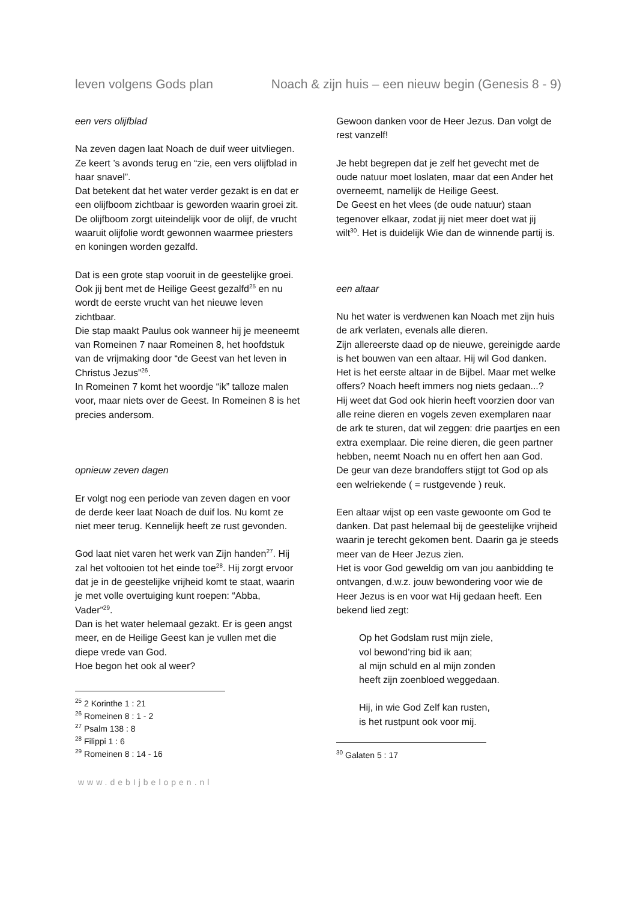leven volgens Gods plan Noach & zijn huis – een nieuw begin (Genesis 8 - 9)
een vers olijfblad
Na zeven dagen laat Noach de duif weer uitvliegen. Ze keert ’s avonds terug en “zie, een vers olijfblad in haar snavel”.
Dat betekent dat het water verder gezakt is en dat er een olijfboom zichtbaar is geworden waarin groei zit.
De olijfboom zorgt uiteindelijk voor de olijf, de vrucht waaruit olijfolie wordt gewonnen waarmee priesters en koningen worden gezalfd.
Dat is een grote stap vooruit in de geestelijke groei. Ook jij bent met de Heilige Geest gezalfd<sup>25</sup> en nu wordt de eerste vrucht van het nieuwe leven zichtbaar.
Die stap maakt Paulus ook wanneer hij je meeneemt van Romeinen 7 naar Romeinen 8, het hoofdstuk van de vrijmaking door “de Geest van het leven in Christus Jezus”<sup>26</sup>.
In Romeinen 7 komt het woordje “ik” talloze malen voor, maar niets over de Geest. In Romeinen 8 is het precies andersom.
opnieuw zeven dagen
Er volgt nog een periode van zeven dagen en voor de derde keer laat Noach de duif los. Nu komt ze niet meer terug. Kennelijk heeft ze rust gevonden.
God laat niet varen het werk van Zijn handen<sup>27</sup>. Hij zal het voltooien tot het einde toe<sup>28</sup>. Hij zorgt ervoor dat je in de geestelijke vrijheid komt te staat, waarin je met volle overtuiging kunt roepen: “Abba, Vader”<sup>29</sup>.
Dan is het water helemaal gezakt. Er is geen angst meer, en de Heilige Geest kan je vullen met die diepe vrede van God.
Hoe begon het ook al weer?
<sup>25</sup> 2 Korinthe 1 : 21
<sup>26</sup> Romeinen 8 : 1 - 2
<sup>27</sup> Psalm 138 : 8
<sup>28</sup> Filippi 1 : 6
<sup>29</sup> Romeinen 8 : 14 - 16
www.debIjbelopen.nl
Gewoon danken voor de Heer Jezus. Dan volgt de rest vanzelf!
Je hebt begrepen dat je zelf het gevecht met de oude natuur moet loslaten, maar dat een Ander het overneemt, namelijk de Heilige Geest.
De Geest en het vlees (de oude natuur) staan tegenover elkaar, zodat jij niet meer doet wat jij wilt<sup>30</sup>. Het is duidelijk Wie dan de winnende partij is.
een altaar
Nu het water is verdwenen kan Noach met zijn huis de ark verlaten, evenals alle dieren.
Zijn allereerste daad op de nieuwe, gereinigde aarde is het bouwen van een altaar. Hij wil God danken. Het is het eerste altaar in de Bijbel. Maar met welke offers? Noach heeft immers nog niets gedaan...?
Hij weet dat God ook hierin heeft voorzien door van alle reine dieren en vogels zeven exemplaren naar de ark te sturen, dat wil zeggen: drie paartjes en een extra exemplaar. Die reine dieren, die geen partner hebben, neemt Noach nu en offert hen aan God.
De geur van deze brandoffers stijgt tot God op als een welriekende ( = rustgevende ) reuk.
Een altaar wijst op een vaste gewoonte om God te danken. Dat past helemaal bij de geestelijke vrijheid waarin je terecht gekomen bent. Daarin ga je steeds meer van de Heer Jezus zien.
Het is voor God geweldig om van jou aanbidding te ontvangen, d.w.z. jouw bewondering voor wie de Heer Jezus is en voor wat Hij gedaan heeft. Een bekend lied zegt:
Op het Godslam rust mijn ziele,
vol bewond’ring bid ik aan;
al mijn schuld en al mijn zonden
heeft zijn zoenbloed weggedaan.
Hij, in wie God Zelf kan rusten,
is het rustpunt ook voor mij.
<sup>30</sup> Galaten 5 : 17